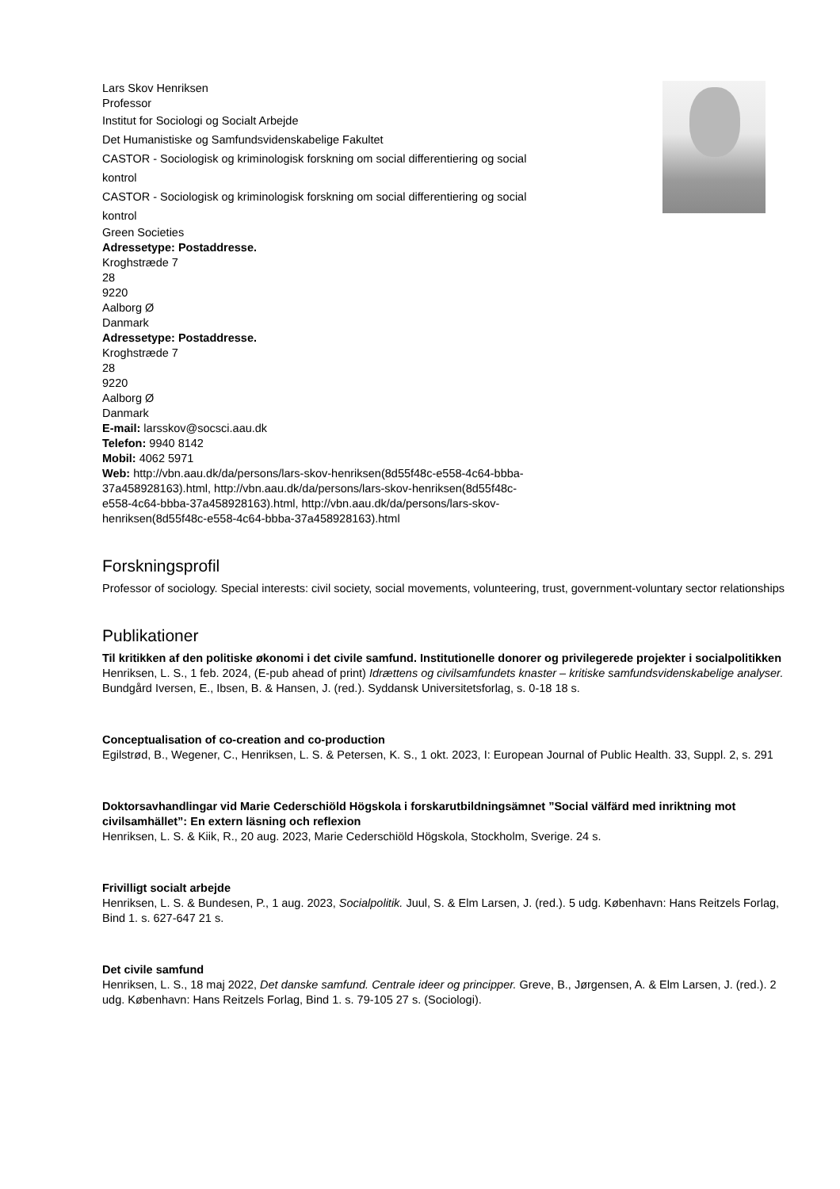Lars Skov Henriksen
Professor
Institut for Sociologi og Socialt Arbejde
Det Humanistiske og Samfundsvidenskabelige Fakultet
CASTOR - Sociologisk og kriminologisk forskning om social differentiering og social kontrol
CASTOR - Sociologisk og kriminologisk forskning om social differentiering og social kontrol
Green Societies
Adressetype: Postaddresse.
Kroghstræde 7
28
9220
Aalborg Ø
Danmark
Adressetype: Postaddresse.
Kroghstræde 7
28
9220
Aalborg Ø
Danmark
E-mail: larsskov@socsci.aau.dk
Telefon: 9940 8142
Mobil: 4062 5971
Web: http://vbn.aau.dk/da/persons/lars-skov-henriksen(8d55f48c-e558-4c64-bbba-37a458928163).html, http://vbn.aau.dk/da/persons/lars-skov-henriksen(8d55f48c-e558-4c64-bbba-37a458928163).html, http://vbn.aau.dk/da/persons/lars-skov-henriksen(8d55f48c-e558-4c64-bbba-37a458928163).html
Forskningsprofil
Professor of sociology. Special interests: civil society, social movements, volunteering, trust, government-voluntary sector relationships
Publikationer
Til kritikken af den politiske økonomi i det civile samfund. Institutionelle donorer og privilegerede projekter i socialpolitikken
Henriksen, L. S., 1 feb. 2024, (E-pub ahead of print) Idrættens og civilsamfundets knaster – kritiske samfundsvidenskabelige analyser. Bundgård Iversen, E., Ibsen, B. & Hansen, J. (red.). Syddansk Universitetsforlag, s. 0-18 18 s.
Conceptualisation of co-creation and co-production
Egilstrød, B., Wegener, C., Henriksen, L. S. & Petersen, K. S., 1 okt. 2023, I: European Journal of Public Health. 33, Suppl. 2, s. 291
Doktorsavhandlingar vid Marie Cederschiöld Högskola i forskarutbildningsämnet ”Social välfärd med inriktning mot civilsamhället”: En extern läsning och reflexion
Henriksen, L. S. & Kiik, R., 20 aug. 2023, Marie Cederschiöld Högskola, Stockholm, Sverige. 24 s.
Frivilligt socialt arbejde
Henriksen, L. S. & Bundesen, P., 1 aug. 2023, Socialpolitik. Juul, S. & Elm Larsen, J. (red.). 5 udg. København: Hans Reitzels Forlag, Bind 1. s. 627-647 21 s.
Det civile samfund
Henriksen, L. S., 18 maj 2022, Det danske samfund. Centrale ideer og principper. Greve, B., Jørgensen, A. & Elm Larsen, J. (red.). 2 udg. København: Hans Reitzels Forlag, Bind 1. s. 79-105 27 s. (Sociologi).